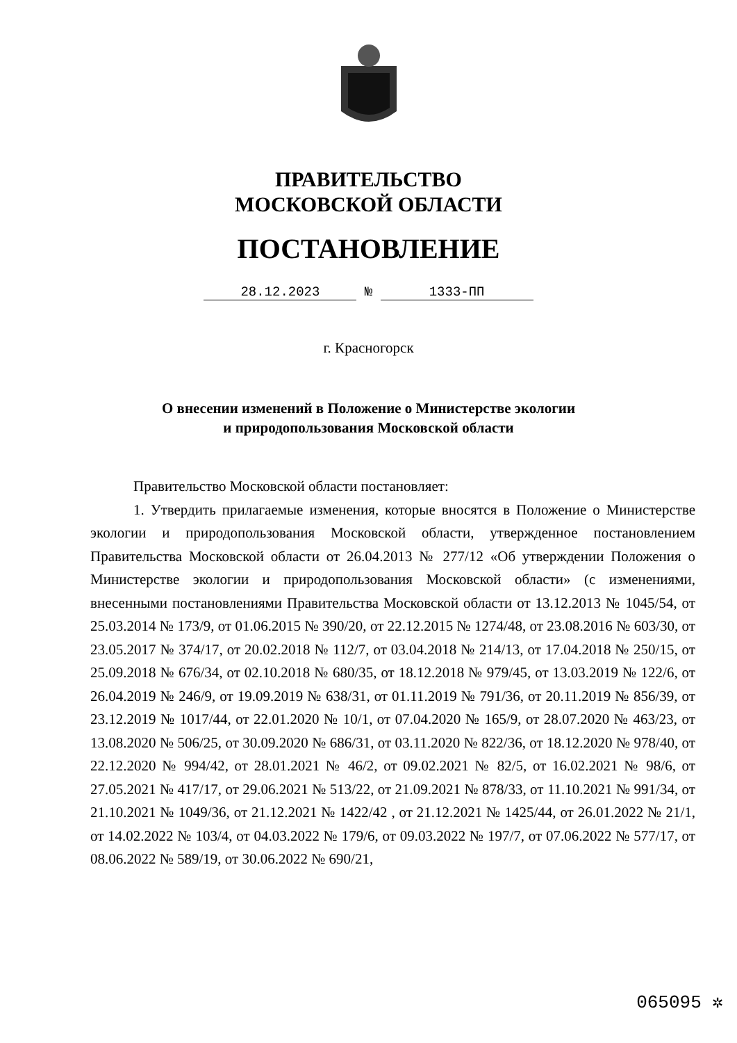ПРАВИТЕЛЬСТВО
МОСКОВСКОЙ ОБЛАСТИ
ПОСТАНОВЛЕНИЕ
28.12.2023 № 1333-ПП
г. Красногорск
О внесении изменений в Положение о Министерстве экологии
и природопользования Московской области
Правительство Московской области постановляет:
1. Утвердить прилагаемые изменения, которые вносятся в Положение о Министерстве экологии и природопользования Московской области, утвержденное постановлением Правительства Московской области от 26.04.2013 № 277/12 «Об утверждении Положения о Министерстве экологии и природопользования Московской области» (с изменениями, внесенными постановлениями Правительства Московской области от 13.12.2013 № 1045/54, от 25.03.2014 № 173/9, от 01.06.2015 № 390/20, от 22.12.2015 № 1274/48, от 23.08.2016 № 603/30, от 23.05.2017 № 374/17, от 20.02.2018 № 112/7, от 03.04.2018 № 214/13, от 17.04.2018 № 250/15, от 25.09.2018 № 676/34, от 02.10.2018 № 680/35, от 18.12.2018 № 979/45, от 13.03.2019 № 122/6, от 26.04.2019 № 246/9, от 19.09.2019 № 638/31, от 01.11.2019 № 791/36, от 20.11.2019 № 856/39, от 23.12.2019 № 1017/44, от 22.01.2020 № 10/1, от 07.04.2020 № 165/9, от 28.07.2020 № 463/23, от 13.08.2020 № 506/25, от 30.09.2020 № 686/31, от 03.11.2020 № 822/36, от 18.12.2020 № 978/40, от 22.12.2020 № 994/42, от 28.01.2021 № 46/2, от 09.02.2021 № 82/5, от 16.02.2021 № 98/6, от 27.05.2021 № 417/17, от 29.06.2021 № 513/22, от 21.09.2021 № 878/33, от 11.10.2021 № 991/34, от 21.10.2021 № 1049/36, от 21.12.2021 № 1422/42 , от 21.12.2021 № 1425/44, от 26.01.2022 № 21/1, от 14.02.2022 № 103/4, от 04.03.2022 № 179/6, от 09.03.2022 № 197/7, от 07.06.2022 № 577/17, от 08.06.2022 № 589/19, от 30.06.2022 № 690/21,
065095 ✲